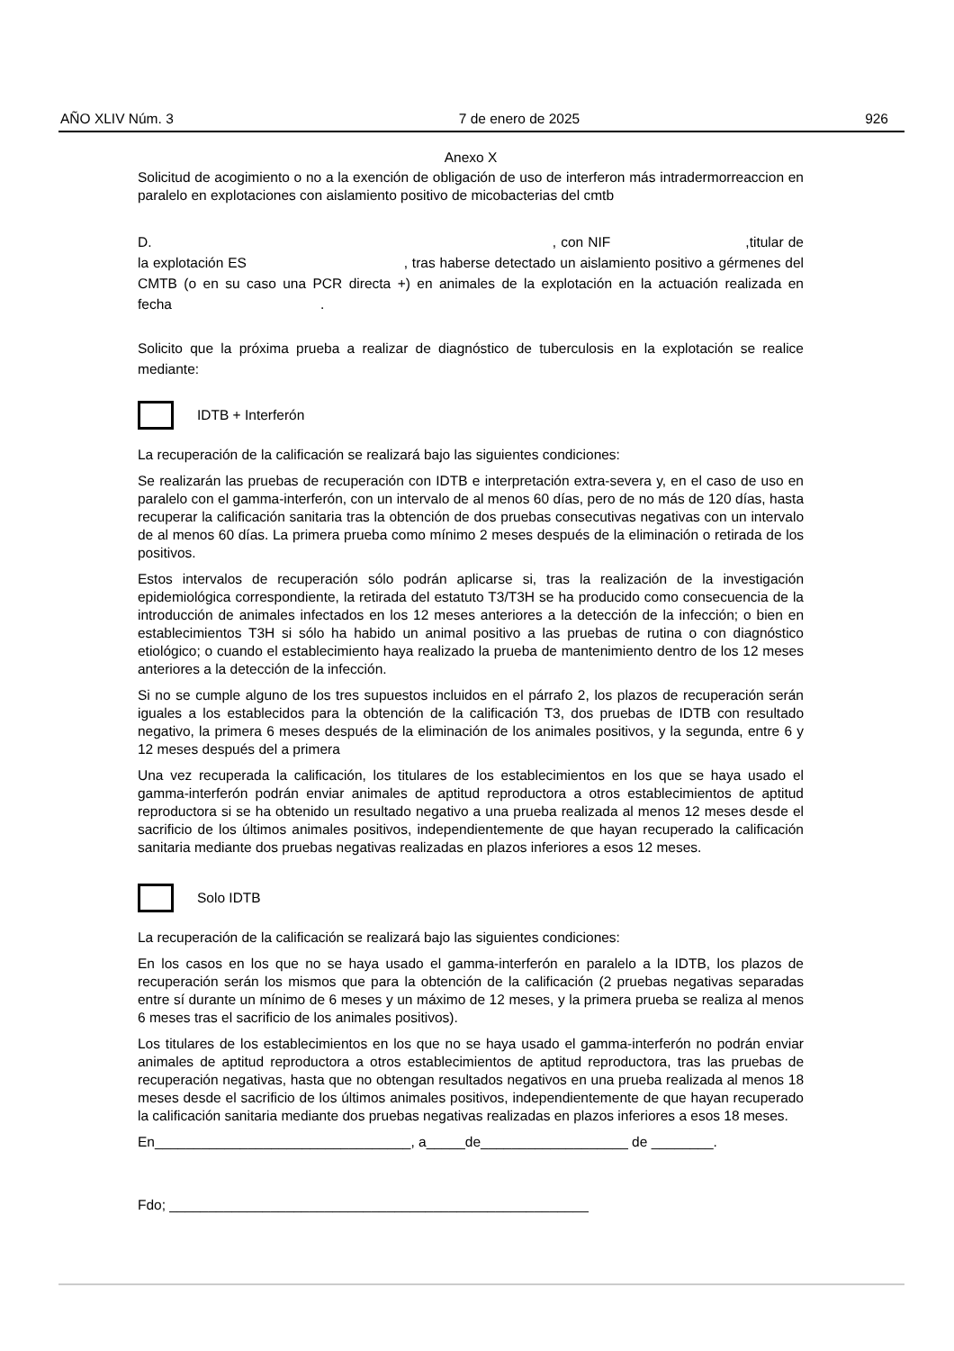AÑO XLIV Núm. 3 7 de enero de 2025 926
Anexo X
Solicitud de acogimiento o no a la exención de obligación de uso de interferon más intradermorreaccion en paralelo en explotaciones con aislamiento positivo de micobacterias del cmtb
D. , con NIF,titular de la explotación ES , tras haberse detectado un aislamiento positivo a gérmenes del CMTB (o en su caso una PCR directa +) en animales de la explotación en la actuación realizada en fecha.
Solicito que la próxima prueba a realizar de diagnóstico de tuberculosis en la explotación se realice mediante:
IDTB + Interferón
La recuperación de la calificación se realizará bajo las siguientes condiciones:
Se realizarán las pruebas de recuperación con IDTB e interpretación extra-severa y, en el caso de uso en paralelo con el gamma-interferón, con un intervalo de al menos 60 días, pero de no más de 120 días, hasta recuperar la calificación sanitaria tras la obtención de dos pruebas consecutivas negativas con un intervalo de al menos 60 días. La primera prueba como mínimo 2 meses después de la eliminación o retirada de los positivos.
Estos intervalos de recuperación sólo podrán aplicarse si, tras la realización de la investigación epidemiológica correspondiente, la retirada del estatuto T3/T3H se ha producido como consecuencia de la introducción de animales infectados en los 12 meses anteriores a la detección de la infección; o bien en establecimientos T3H si sólo ha habido un animal positivo a las pruebas de rutina o con diagnóstico etiológico; o cuando el establecimiento haya realizado la prueba de mantenimiento dentro de los 12 meses anteriores a la detección de la infección.
Si no se cumple alguno de los tres supuestos incluidos en el párrafo 2, los plazos de recuperación serán iguales a los establecidos para la obtención de la calificación T3, dos pruebas de IDTB con resultado negativo, la primera 6 meses después de la eliminación de los animales positivos, y la segunda, entre 6 y 12 meses después del a primera
Una vez recuperada la calificación, los titulares de los establecimientos en los que se haya usado el gamma-interferón podrán enviar animales de aptitud reproductora a otros establecimientos de aptitud reproductora si se ha obtenido un resultado negativo a una prueba realizada al menos 12 meses desde el sacrificio de los últimos animales positivos, independientemente de que hayan recuperado la calificación sanitaria mediante dos pruebas negativas realizadas en plazos inferiores a esos 12 meses.
Solo IDTB
La recuperación de la calificación se realizará bajo las siguientes condiciones:
En los casos en los que no se haya usado el gamma-interferón en paralelo a la IDTB, los plazos de recuperación serán los mismos que para la obtención de la calificación (2 pruebas negativas separadas entre sí durante un mínimo de 6 meses y un máximo de 12 meses, y la primera prueba se realiza al menos 6 meses tras el sacrificio de los animales positivos).
Los titulares de los establecimientos en los que no se haya usado el gamma-interferón no podrán enviar animales de aptitud reproductora a otros establecimientos de aptitud reproductora, tras las pruebas de recuperación negativas, hasta que no obtengan resultados negativos en una prueba realizada al menos 18 meses desde el sacrificio de los últimos animales positivos, independientemente de que hayan recuperado la calificación sanitaria mediante dos pruebas negativas realizadas en plazos inferiores a esos 18 meses.
En_________________________________, a_____de___________________ de ________.
Fdo; ______________________________________________________